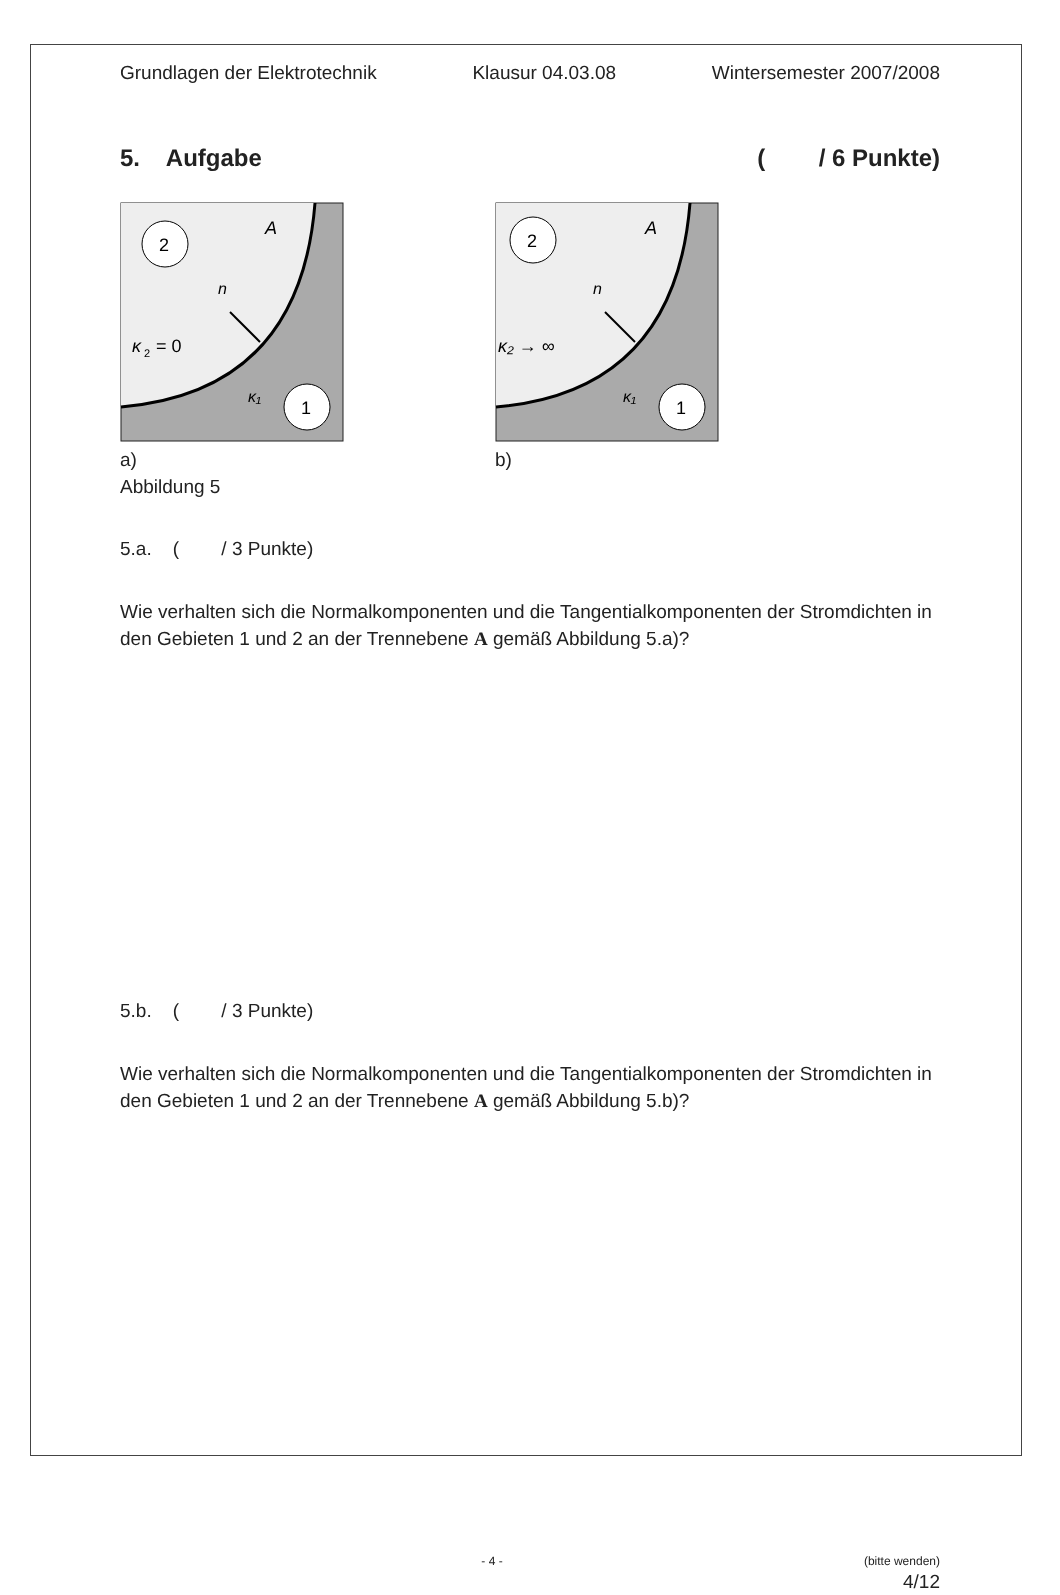Grundlagen der Elektrotechnik Klausur 04.03.08 Wintersemester 2007/2008
5. Aufgabe ( / 6 Punkte)
2
1
A
n
κ
2
= 0
κ₁
a)
Abbildung 5
2
1
A
n
κ₂ → ∞
κ₁
b)
5.a. ( / 3 Punkte)
Wie verhalten sich die Normalkomponenten und die Tangentialkomponenten der Stromdichten in den Gebieten 1 und 2 an der Trennebene A gemäß Abbildung 5.a)?
5.b. ( / 3 Punkte)
Wie verhalten sich die Normalkomponenten und die Tangentialkomponenten der Stromdichten in den Gebieten 1 und 2 an der Trennebene A gemäß Abbildung 5.b)?
- 4 - (bitte wenden)
4/12